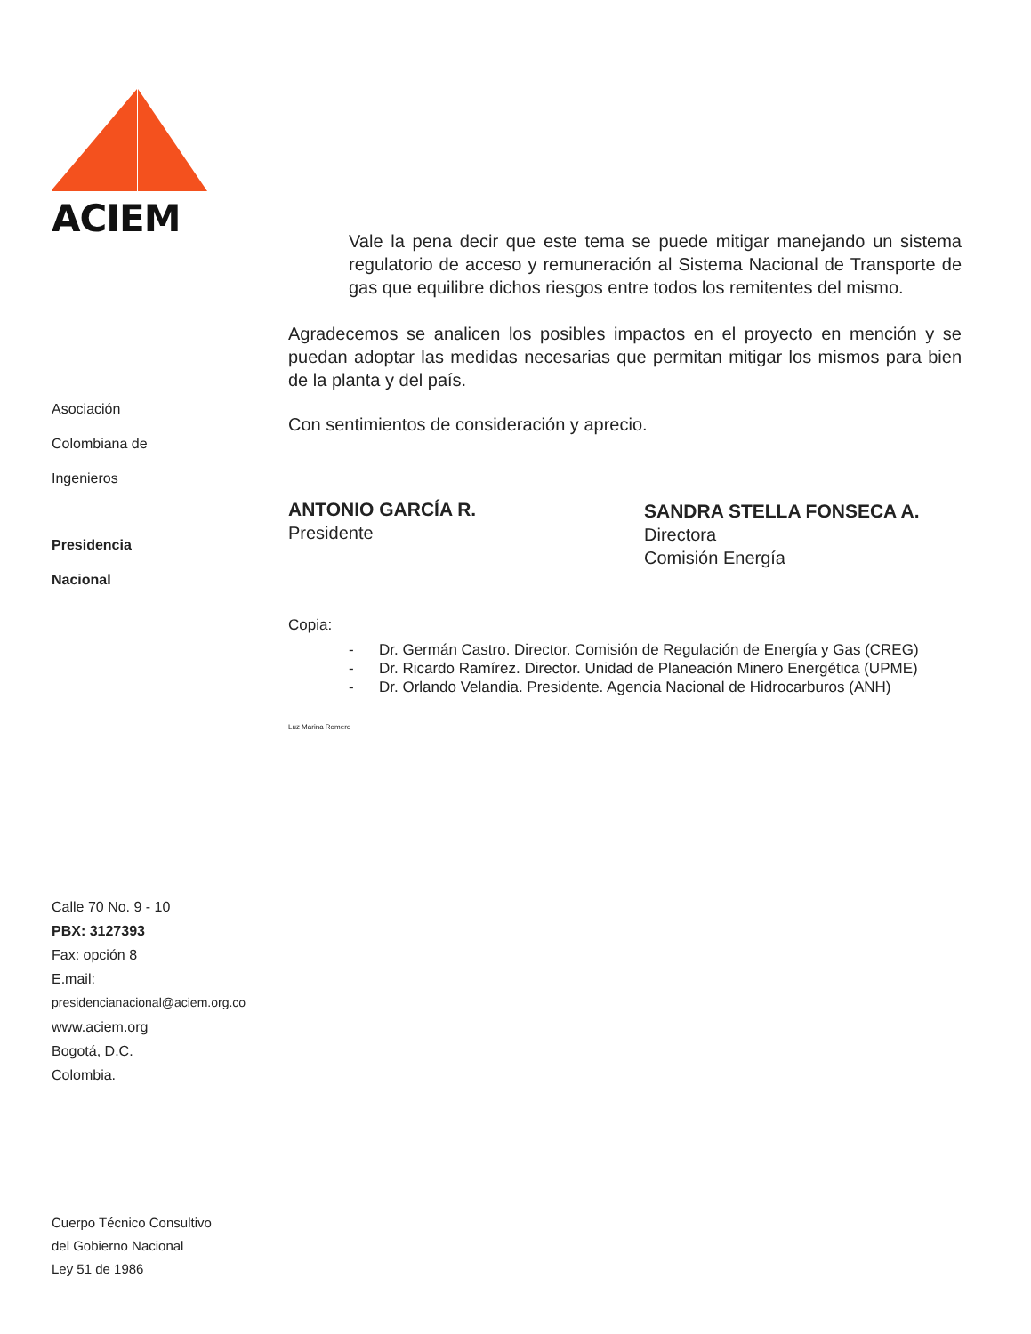ACIEM
Asociación
Colombiana de
Ingenieros
Presidencia
Nacional
Calle 70 No. 9 - 10
PBX: 3127393
Fax: opción 8
E.mail:
presidencianacional@aciem.org.co
www.aciem.org
Bogotá, D.C.
Colombia.
Cuerpo Técnico Consultivo
del Gobierno Nacional
Ley 51 de 1986
Vale la pena decir que este tema se puede mitigar manejando un sistema regulatorio de acceso y remuneración al Sistema Nacional de Transporte de gas que equilibre dichos riesgos entre todos los remitentes del mismo.
Agradecemos se analicen los posibles impactos en el proyecto en mención y se puedan adoptar las medidas necesarias que permitan mitigar los mismos para bien de la planta y del país.
Con sentimientos de consideración y aprecio.
ANTONIO GARCÍA R.
Presidente
SANDRA STELLA FONSECA A.
Directora
Comisión Energía
Copia:
- Dr. Germán Castro. Director. Comisión de Regulación de Energía y Gas (CREG)
- Dr. Ricardo Ramírez. Director. Unidad de Planeación Minero Energética (UPME)
- Dr. Orlando Velandia. Presidente. Agencia Nacional de Hidrocarburos (ANH)
Luz Marina Romero